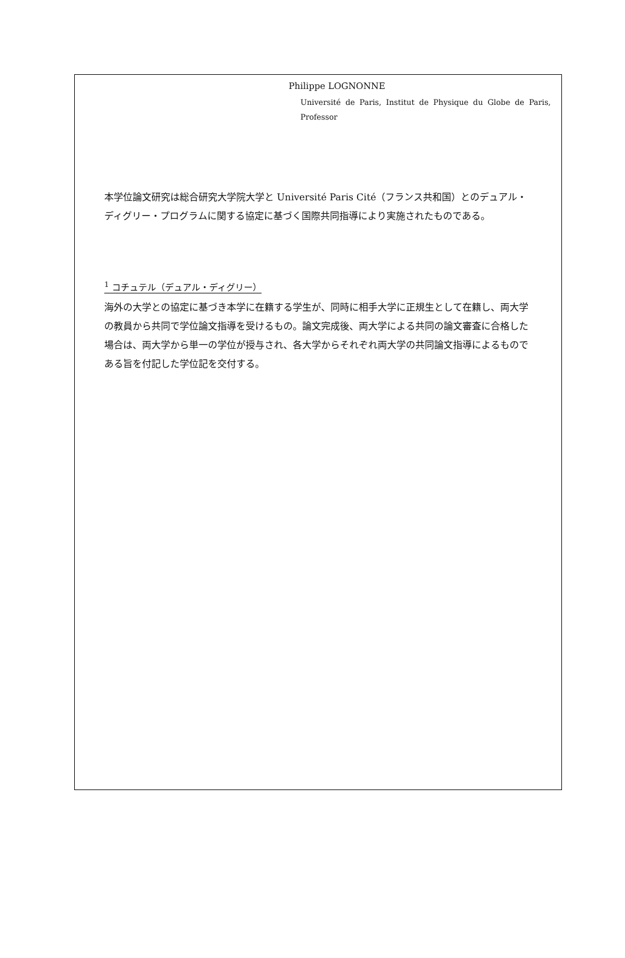Philippe LOGNONNE
Université de Paris, Institut de Physique du Globe de Paris, Professor
本学位論文研究は総合研究大学院大学と Université Paris Cité（フランス共和国）とのデュアル・ディグリー・プログラムに関する協定に基づく国際共同指導により実施されたものである。
<sup>1</sup> コチュテル（デュアル・ディグリー）
海外の大学との協定に基づき本学に在籍する学生が、同時に相手大学に正規生として在籍し、両大学の教員から共同で学位論文指導を受けるもの。論文完成後、両大学による共同の論文審査に合格した場合は、両大学から単一の学位が授与され、各大学からそれぞれ両大学の共同論文指導によるものである旨を付記した学位記を交付する。